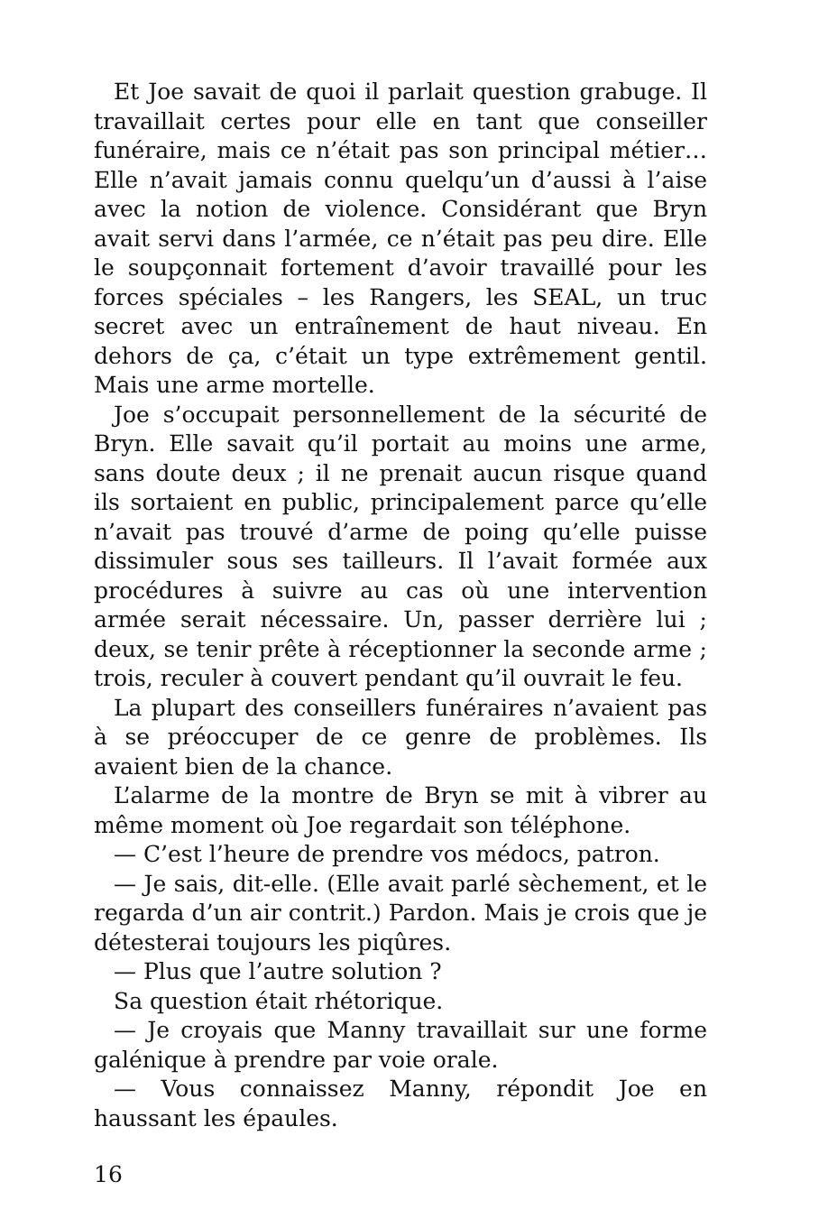Et Joe savait de quoi il parlait question grabuge. Il travaillait certes pour elle en tant que conseiller funéraire, mais ce n’était pas son principal métier… Elle n’avait jamais connu quelqu’un d’aussi à l’aise avec la notion de violence. Considérant que Bryn avait servi dans l’armée, ce n’était pas peu dire. Elle le soupçonnait fortement d’avoir travaillé pour les forces spéciales – les Rangers, les SEAL, un truc secret avec un entraînement de haut niveau. En dehors de ça, c’était un type extrêmement gentil. Mais une arme mortelle.
Joe s’occupait personnellement de la sécurité de Bryn. Elle savait qu’il portait au moins une arme, sans doute deux ; il ne prenait aucun risque quand ils sortaient en public, principalement parce qu’elle n’avait pas trouvé d’arme de poing qu’elle puisse dissimuler sous ses tailleurs. Il l’avait formée aux procédures à suivre au cas où une intervention armée serait nécessaire. Un, passer derrière lui ; deux, se tenir prête à réceptionner la seconde arme ; trois, reculer à couvert pendant qu’il ouvrait le feu.
La plupart des conseillers funéraires n’avaient pas à se préoccuper de ce genre de problèmes. Ils avaient bien de la chance.
L’alarme de la montre de Bryn se mit à vibrer au même moment où Joe regardait son téléphone.
— C’est l’heure de prendre vos médocs, patron.
— Je sais, dit-elle. (Elle avait parlé sèchement, et le regarda d’un air contrit.) Pardon. Mais je crois que je détesterai toujours les piqûres.
— Plus que l’autre solution ?
Sa question était rhétorique.
— Je croyais que Manny travaillait sur une forme galénique à prendre par voie orale.
— Vous connaissez Manny, répondit Joe en haussant les épaules.
16